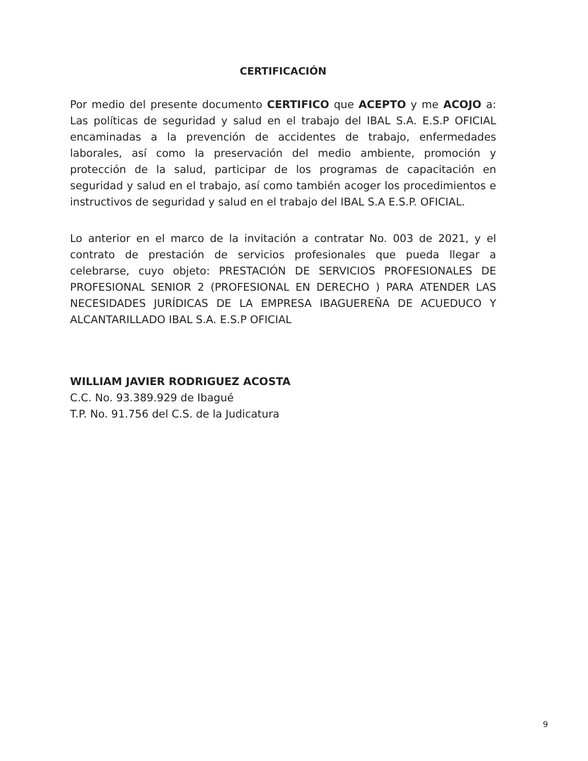CERTIFICACIÓN
Por medio del presente documento CERTIFICO que ACEPTO y me ACOJO a: Las políticas de seguridad y salud en el trabajo del IBAL S.A. E.S.P OFICIAL encaminadas a la prevención de accidentes de trabajo, enfermedades laborales, así como la preservación del medio ambiente, promoción y protección de la salud, participar de los programas de capacitación en seguridad y salud en el trabajo, así como también acoger los procedimientos e instructivos de seguridad y salud en el trabajo del IBAL S.A E.S.P. OFICIAL.
Lo anterior en el marco de la invitación a contratar No. 003 de 2021, y el contrato de prestación de servicios profesionales que pueda llegar a celebrarse, cuyo objeto: PRESTACIÓN DE SERVICIOS PROFESIONALES DE PROFESIONAL SENIOR 2 (PROFESIONAL EN DERECHO ) PARA ATENDER LAS NECESIDADES JURÍDICAS DE LA EMPRESA IBAGUEREÑA DE ACUEDUCO Y ALCANTARILLADO IBAL S.A. E.S.P OFICIAL
WILLIAM JAVIER RODRIGUEZ ACOSTA
C.C. No. 93.389.929 de Ibagué
T.P. No. 91.756 del C.S. de la Judicatura
9